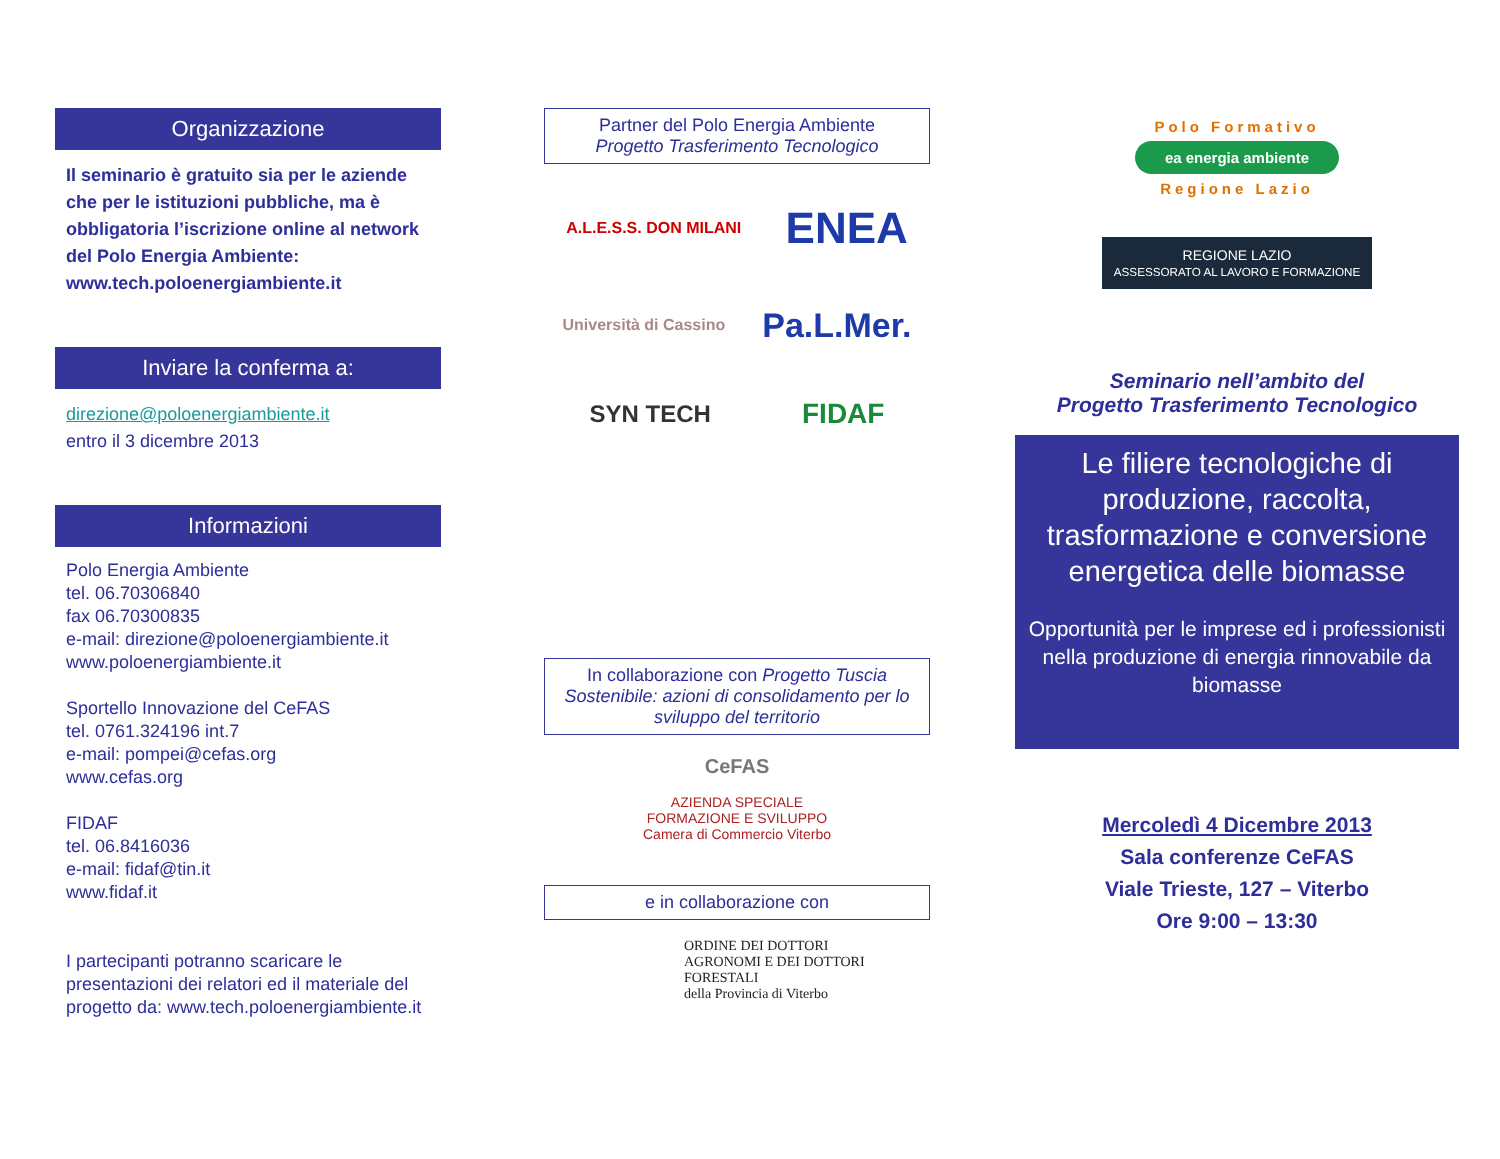Organizzazione
Il seminario è gratuito sia per le aziende che per le istituzioni pubbliche, ma è obbligatoria l’iscrizione online al network del Polo Energia Ambiente: www.tech.poloenergiambiente.it
Inviare la conferma a:
direzione@poloenergiambiente.it
entro il 3 dicembre 2013
Informazioni
Polo Energia Ambiente
tel. 06.70306840
fax 06.70300835
e-mail: direzione@poloenergiambiente.it
www.poloenergiambiente.it
Sportello Innovazione del CeFAS
tel. 0761.324196 int.7
e-mail: pompei@cefas.org
www.cefas.org
FIDAF
tel. 06.8416036
e-mail: fidaf@tin.it
www.fidaf.it
I partecipanti potranno scaricare le presentazioni dei relatori ed il materiale del progetto da: www.tech.poloenergiambiente.it
Partner del Polo Energia Ambiente
Progetto Trasferimento Tecnologico
A.L.E.S.S. DON MILANI ENEA Università di Cassino Pa.L.Mer. SYN TECH FIDAF
In collaborazione con Progetto Tuscia Sostenibile: azioni di consolidamento per lo sviluppo del territorio
CeFAS
AZIENDA SPECIALE
FORMAZIONE E SVILUPPO
Camera di Commercio Viterbo
e in collaborazione con
ORDINE DEI DOTTORI
AGRONOMI E DEI DOTTORI
FORESTALI
della Provincia di Viterbo
Polo Formativo
ea energia ambiente
Regione Lazio
REGIONE LAZIO
ASSESSORATO AL LAVORO E FORMAZIONE
Seminario nell’ambito del
Progetto Trasferimento Tecnologico
Le filiere tecnologiche di produzione, raccolta, trasformazione e conversione energetica delle biomasse
Opportunità per le imprese ed i professionisti nella produzione di energia rinnovabile da biomasse
Mercoledì 4 Dicembre 2013
Sala conferenze CeFAS
Viale Trieste, 127 – Viterbo
Ore 9:00 – 13:30